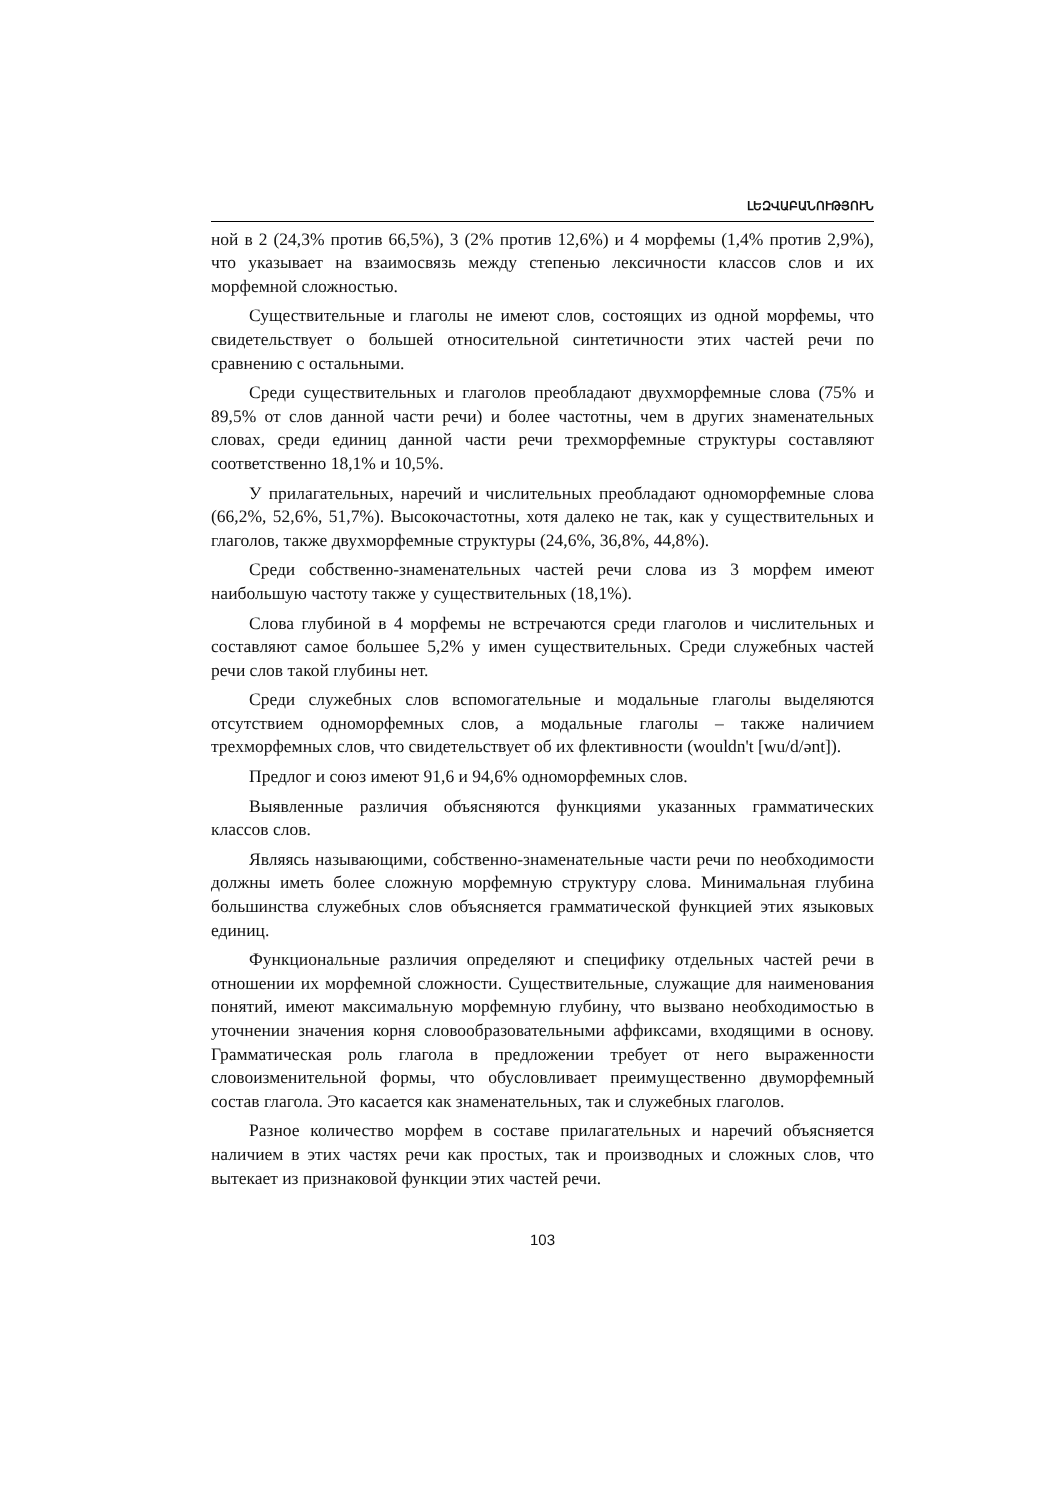ԼԵԶՎԱԲԱՆՈՒԹՅՈՒՆ
ной в 2 (24,3% против 66,5%), 3 (2% против 12,6%) и 4 морфемы (1,4% против 2,9%), что указывает на взаимосвязь между степенью лексичности классов слов и их морфемной сложностью.
Существительные и глаголы не имеют слов, состоящих из одной морфемы, что свидетельствует о большей относительной синтетичности этих частей речи по сравнению с остальными.
Среди существительных и глаголов преобладают двухморфемные слова (75% и 89,5% от слов данной части речи) и более частотны, чем в других знаменательных словах, среди единиц данной части речи трехморфемные структуры составляют соответственно 18,1% и 10,5%.
У прилагательных, наречий и числительных преобладают одноморфемные слова (66,2%, 52,6%, 51,7%). Высокочастотны, хотя далеко не так, как у существительных и глаголов, также двухморфемные структуры (24,6%, 36,8%, 44,8%).
Среди собственно-знаменательных частей речи слова из 3 морфем имеют наибольшую частоту также у существительных (18,1%).
Слова глубиной в 4 морфемы не встречаются среди глаголов и числительных и составляют самое большее 5,2% у имен существительных. Среди служебных частей речи слов такой глубины нет.
Среди служебных слов вспомогательные и модальные глаголы выделяются отсутствием одноморфемных слов, а модальные глаголы – также наличием трехморфемных слов, что свидетельствует об их флективности (wouldn't [wu/d/ənt]).
Предлог и союз имеют 91,6 и 94,6% одноморфемных слов.
Выявленные различия объясняются функциями указанных грамматических классов слов.
Являясь называющими, собственно-знаменательные части речи по необходимости должны иметь более сложную морфемную структуру слова. Минимальная глубина большинства служебных слов объясняется грамматической функцией этих языковых единиц.
Функциональные различия определяют и специфику отдельных частей речи в отношении их морфемной сложности. Существительные, служащие для наименования понятий, имеют максимальную морфемную глубину, что вызвано необходимостью в уточнении значения корня словообразовательными аффиксами, входящими в основу. Грамматическая роль глагола в предложении требует от него выраженности словоизменительной формы, что обусловливает преимущественно двуморфемный состав глагола. Это касается как знаменательных, так и служебных глаголов.
Разное количество морфем в составе прилагательных и наречий объясняется наличием в этих частях речи как простых, так и производных и сложных слов, что вытекает из признаковой функции этих частей речи.
103